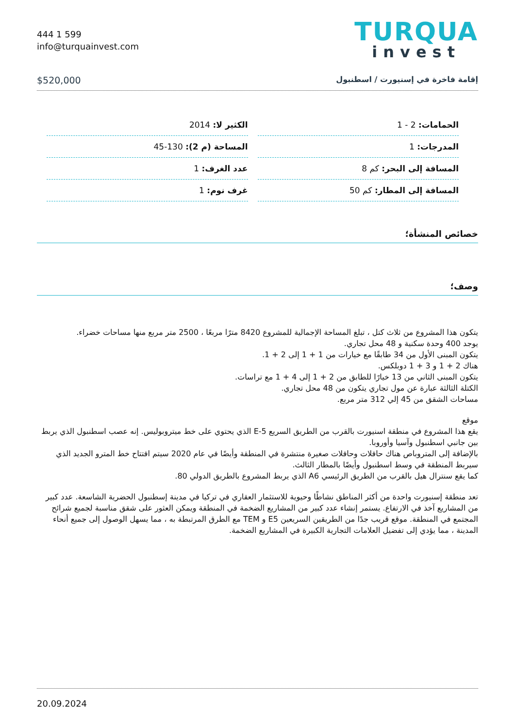444 1 599
info@turquainvest.com
TURQUA
invest
$520,000 إقامة فاخرة في إسنيورت / اسطنبول
| الحمامات: 2 - 1 | الكثير لا: 2014 |
| المدرجات: 1 | المساحة (م 2): 130-45 |
| المسافة إلى البحر: كم 8 | عدد الغرف: 1 |
| المسافة إلى المطار: كم 50 | غرف نوم: 1 |
خصائص المنشأة؛
وصف؛
يتكون هذا المشروع من ثلاث كتل ، تبلغ المساحة الإجمالية للمشروع 8420 مترًا مربعًا ، 2500 متر مربع منها مساحات خضراء.
يوجد 400 وحدة سكنية و 48 محل تجاري.
يتكون المبنى الأول من 34 طابقًا مع خيارات من 1 + 1 إلى 2 + 1.
هناك 2 + 1 و 3 + 1 دوبلكس.
يتكون المبنى الثاني من 13 خيارًا للطابق من 2 + 1 إلى 4 + 1 مع تراسات.
الكتلة الثالثة عبارة عن مول تجاري يتكون من 48 محل تجاري.
مساحات الشقق من 45 إلي 312 متر مربع.
موقع
يقع هذا المشروع في منطقة اسنيورت بالقرب من الطريق السريع E-5 الذي يحتوي على خط ميتروبوليس. إنه عصب اسطنبول الذي يربط بين جانبي اسطنبول وآسيا وأوروبا.
بالإضافة إلى المتروباص هناك حافلات وحافلات صغيرة منتشرة في المنطقة وأيضًا في عام 2020 سيتم افتتاح خط المترو الجديد الذي سيربط المنطقة في وسط اسطنبول وأيضًا بالمطار الثالث.
كما يقع سنترال هيل بالقرب من الطريق الرئيسي A6 الذي يربط المشروع بالطريق الدولي 80.
تعد منطقة إسنيورت واحدة من أكثر المناطق نشاطًا وحيوية للاستثمار العقاري في تركيا في مدينة إسطنبول الحضرية الشاسعة. عدد كبير من المشاريع آخذ في الارتفاع. يستمر إنشاء عدد كبير من المشاريع الضخمة في المنطقة ويمكن العثور على شقق مناسبة لجميع شرائح المجتمع في المنطقة. موقع قريب جدًا من الطريقين السريعين E5 و TEM مع الطرق المرتبطة به ، مما يسهل الوصول إلى جميع أنحاء المدينة ، مما يؤدي إلى تفضيل العلامات التجارية الكبيرة في المشاريع الضخمة.
20.09.2024